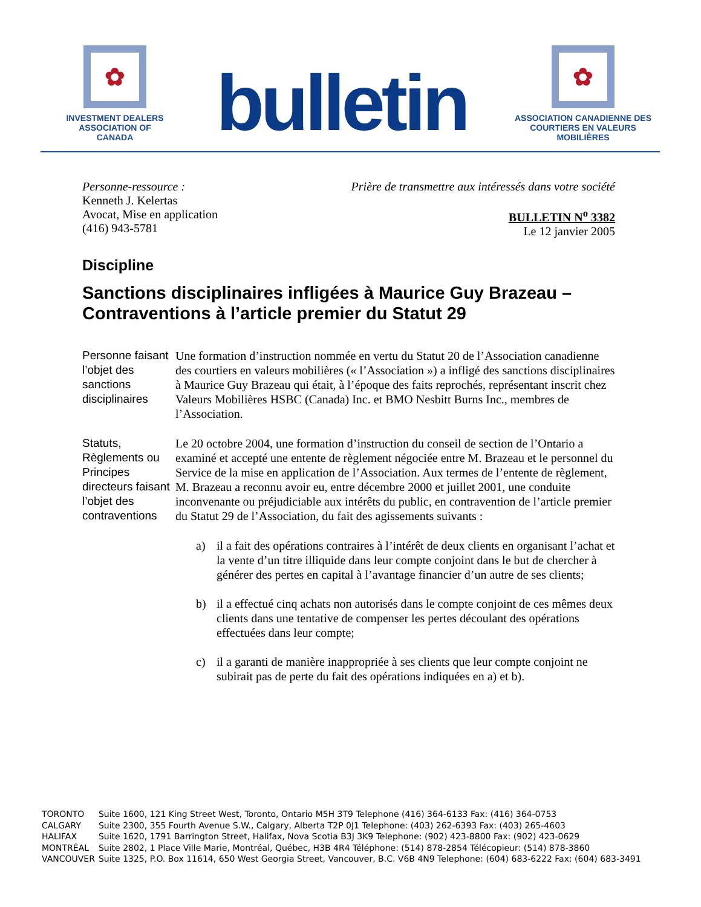✿
INVESTMENT DEALERS
ASSOCIATION OF CANADA
bulletin
✿
ASSOCIATION CANADIENNE DES
COURTIERS EN VALEURS MOBILIÈRES
Personne-ressource :
Kenneth J. Kelertas
Avocat, Mise en application
(416) 943-5781
Prière de transmettre aux intéressés dans votre société
BULLETIN N<sup>o</sup> 3382
Le 12 janvier 2005
Discipline
Sanctions disciplinaires infligées à Maurice Guy Brazeau – Contraventions à l’article premier du Statut 29
Personne faisant l’objet des sanctions disciplinaires
Une formation d’instruction nommée en vertu du Statut 20 de l’Association canadienne des courtiers en valeurs mobilières (« l’Association ») a infligé des sanctions disciplinaires à Maurice Guy Brazeau qui était, à l’époque des faits reprochés, représentant inscrit chez Valeurs Mobilières HSBC (Canada) Inc. et BMO Nesbitt Burns Inc., membres de l’Association.
Statuts, Règlements ou Principes directeurs faisant l’objet des contraventions
Le 20 octobre 2004, une formation d’instruction du conseil de section de l’Ontario a examiné et accepté une entente de règlement négociée entre M. Brazeau et le personnel du Service de la mise en application de l’Association. Aux termes de l’entente de règlement, M. Brazeau a reconnu avoir eu, entre décembre 2000 et juillet 2001, une conduite inconvenante ou préjudiciable aux intérêts du public, en contravention de l’article premier du Statut 29 de l’Association, du fait des agissements suivants :
a) il a fait des opérations contraires à l’intérêt de deux clients en organisant l’achat et la vente d’un titre illiquide dans leur compte conjoint dans le but de chercher à générer des pertes en capital à l’avantage financier d’un autre de ses clients;
b) il a effectué cinq achats non autorisés dans le compte conjoint de ces mêmes deux clients dans une tentative de compenser les pertes découlant des opérations effectuées dans leur compte;
c) il a garanti de manière inappropriée à ses clients que leur compte conjoint ne subirait pas de perte du fait des opérations indiquées en a) et b).
| TORONTO | Suite 1600, 121 King Street West, Toronto, Ontario M5H 3T9 Telephone (416) 364-6133 Fax: (416) 364-0753 |
| CALGARY | Suite 2300, 355 Fourth Avenue S.W., Calgary, Alberta T2P 0J1 Telephone: (403) 262-6393 Fax: (403) 265-4603 |
| HALIFAX | Suite 1620, 1791 Barrington Street, Halifax, Nova Scotia B3J 3K9 Telephone: (902) 423-8800 Fax: (902) 423-0629 |
| MONTRÉAL | Suite 2802, 1 Place Ville Marie, Montréal, Québec, H3B 4R4 Téléphone: (514) 878-2854 Télécopieur: (514) 878-3860 |
| VANCOUVER | Suite 1325, P.O. Box 11614, 650 West Georgia Street, Vancouver, B.C. V6B 4N9 Telephone: (604) 683-6222 Fax: (604) 683-3491 |